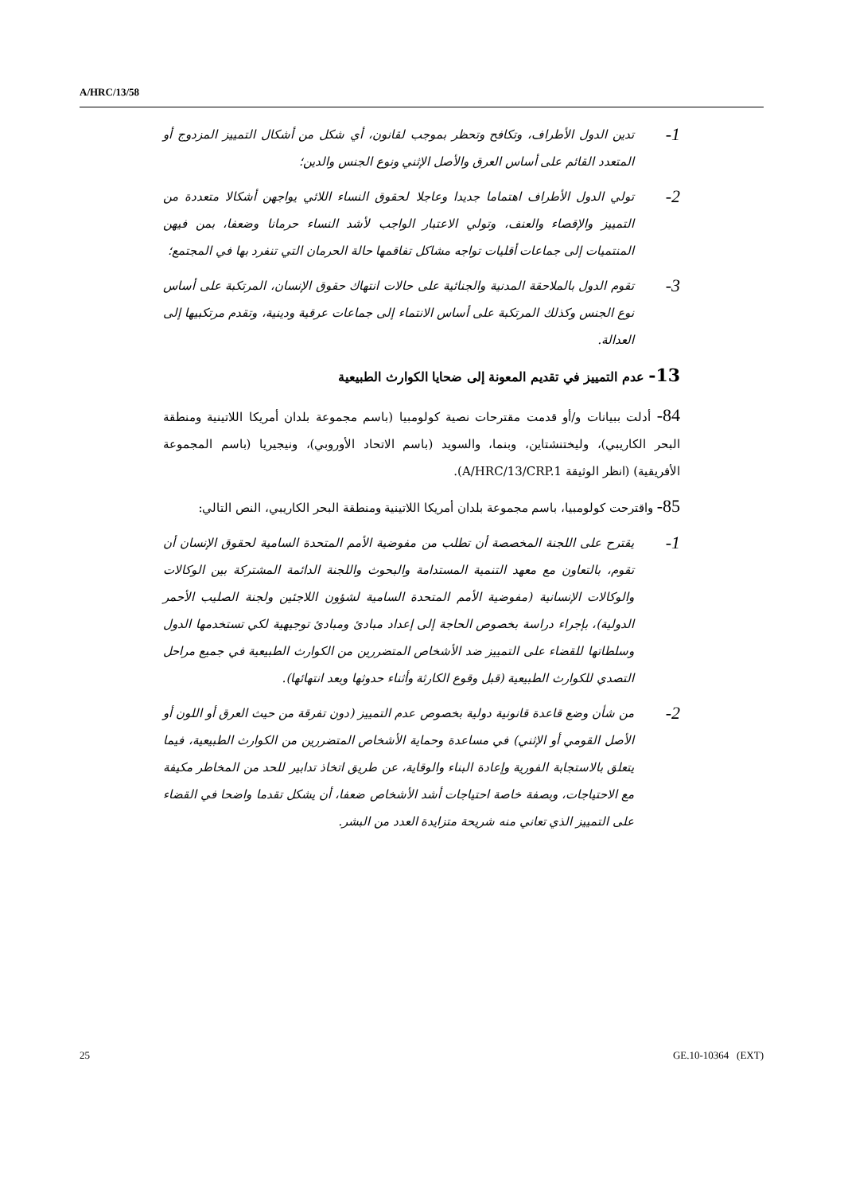A/HRC/13/58
1-
تدين الدول الأطراف، وتكافح وتحظر بموجب لقانون، أي شكل من أشكال التمييز المزدوج أو المتعدد القائم على أساس العرق والأصل الإثني ونوع الجنس والدين؛
2-
تولي الدول الأطراف اهتماما جديدا وعاجلا لحقوق النساء اللائي يواجهن أشكالا متعددة من التمييز والإقصاء والعنف، وتولي الاعتبار الواجب لأشد النساء حرمانا وضعفا، بمن فيهن المنتميات إلى جماعات أقليات تواجه مشاكل تفاقمها حالة الحرمان التي تنفرد بها في المجتمع؛
3-
تقوم الدول بالملاحقة المدنية والجنائية على حالات انتهاك حقوق الإنسان، المرتكبة على أساس نوع الجنس وكذلك المرتكبة على أساس الانتماء إلى جماعات عرقية ودينية، وتقدم مرتكبيها إلى العدالة.
13- عدم التمييز في تقديم المعونة إلى ضحايا الكوارث الطبيعية
84- أدلت ببيانات و/أو قدمت مقترحات نصية كولومبيا (باسم مجموعة بلدان أمريكا اللاتينية ومنطقة البحر الكاريبي)، وليختنشتاين، وبنما، والسويد (باسم الاتحاد الأوروبي)، ونيجيريا (باسم المجموعة الأفريقية) (انظر الوثيقة A/HRC/13/CRP.1).
85- واقترحت كولومبيا، باسم مجموعة بلدان أمريكا اللاتينية ومنطقة البحر الكاريبي، النص التالي:
1-
يقترح على اللجنة المخصصة أن تطلب من مفوضية الأمم المتحدة السامية لحقوق الإنسان أن تقوم، بالتعاون مع معهد التنمية المستدامة والبحوث واللجنة الدائمة المشتركة بين الوكالات والوكالات الإنسانية (مفوضية الأمم المتحدة السامية لشؤون اللاجئين ولجنة الصليب الأحمر الدولية)، بإجراء دراسة بخصوص الحاجة إلى إعداد مبادئ ومبادئ توجيهية لكي تستخدمها الدول وسلطاتها للقضاء على التمييز ضد الأشخاص المتضررين من الكوارث الطبيعية في جميع مراحل التصدي للكوارث الطبيعية (قبل وقوع الكارثة وأثناء حدوثها وبعد انتهائها).
2-
من شأن وضع قاعدة قانونية دولية بخصوص عدم التمييز (دون تفرقة من حيث العرق أو اللون أو الأصل القومي أو الإثني) في مساعدة وحماية الأشخاص المتضررين من الكوارث الطبيعية، فيما يتعلق بالاستجابة الفورية وإعادة البناء والوقاية، عن طريق اتخاذ تدابير للحد من المخاطر مكيفة مع الاحتياجات، وبصفة خاصة احتياجات أشد الأشخاص ضعفا، أن يشكل تقدما واضحا في القضاء على التمييز الذي تعاني منه شريحة متزايدة العدد من البشر.
25 GE.10-10364 (EXT)